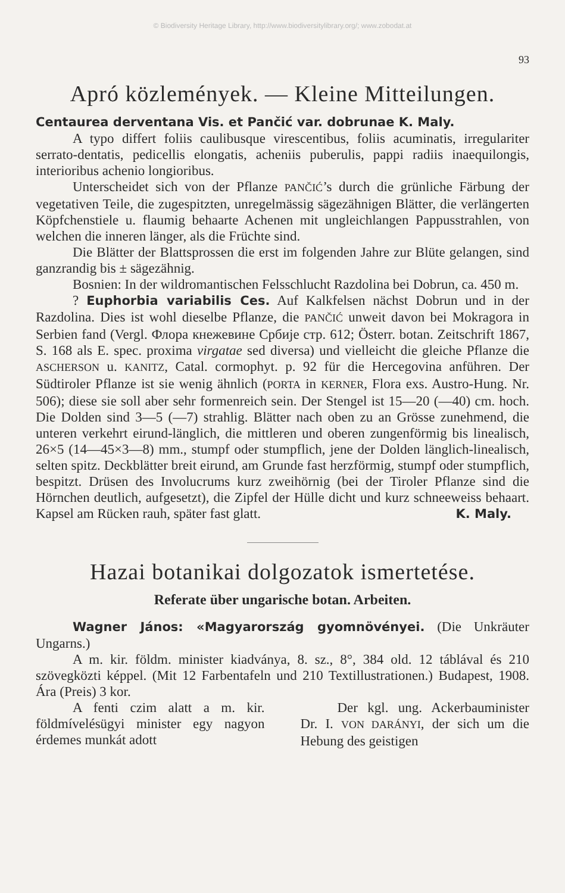© Biodiversity Heritage Library, http://www.biodiversitylibrary.org/; www.zobodat.at
93
Apró közlemények. — Kleine Mitteilungen.
Centaurea derventana Vis. et Pančić var. dobrunae K. Maly.
A typo differt foliis caulibusque virescentibus, foliis acuminatis, irregulariter serrato-dentatis, pedicellis elongatis, acheniis puberulis, pappi radiis inaequilongis, interioribus achenio longioribus.
Unterscheidet sich von der Pflanze PANČIĆ’s durch die grünliche Färbung der vegetativen Teile, die zugespitzten, unregelmässig sägezähnigen Blätter, die verlängerten Köpfchenstiele u. flaumig behaarte Achenen mit ungleichlangen Pappusstrahlen, von welchen die inneren länger, als die Früchte sind.
Die Blätter der Blattsprossen die erst im folgenden Jahre zur Blüte gelangen, sind ganzrandig bis ± sägezähnig.
Bosnien: In der wildromantischen Felsschlucht Razdolina bei Dobrun, ca. 450 m.
? Euphorbia variabilis Ces. Auf Kalkfelsen nächst Dobrun und in der Razdolina. Dies ist wohl dieselbe Pflanze, die PANČIĆ unweit davon bei Mokragora in Serbien fand (Vergl. Флора кнежевине Србије стр. 612; Österr. botan. Zeitschrift 1867, S. 168 als E. spec. proxima virgatae sed diversa) und vielleicht die gleiche Pflanze die ASCHERSON u. KANITZ, Catal. cormophyt. p. 92 für die Hercegovina anführen. Der Südtiroler Pflanze ist sie wenig ähnlich (PORTA in KERNER, Flora exs. Austro-Hung. Nr. 506); diese sie soll aber sehr formenreich sein. Der Stengel ist 15—20 (—40) cm. hoch. Die Dolden sind 3—5 (—7) strahlig. Blätter nach oben zu an Grösse zunehmend, die unteren verkehrt eirund-länglich, die mittleren und oberen zungenförmig bis linealisch, 26×5 (14—45×3—8) mm., stumpf oder stumpflich, jene der Dolden länglich-linealisch, selten spitz. Deckblätter breit eirund, am Grunde fast herzförmig, stumpf oder stumpflich, bespitzt. Drüsen des Involucrums kurz zweihörnig (bei der Tiroler Pflanze sind die Hörnchen deutlich, aufgesetzt), die Zipfel der Hülle dicht und kurz schneeweiss behaart. Kapsel am Rücken rauh, später fast glatt. K. Maly.
Hazai botanikai dolgozatok ismertetése.
Referate über ungarische botan. Arbeiten.
Wagner János: «Magyarország gyomnövényei. (Die Unkräuter Ungarns.)
A m. kir. földm. minister kiadványa, 8. sz., 8°, 384 old. 12 táblával és 210 szövegközti képpel. (Mit 12 Farbentafeln und 210 Textillustrationen.) Budapest, 1908. Ára (Preis) 3 kor.
A fenti czim alatt a m. kir. földmívelésügyi minister egy nagyon érdemes munkát adott
Der kgl. ung. Ackerbauminister Dr. I. VON DARÁNYI, der sich um die Hebung des geistigen